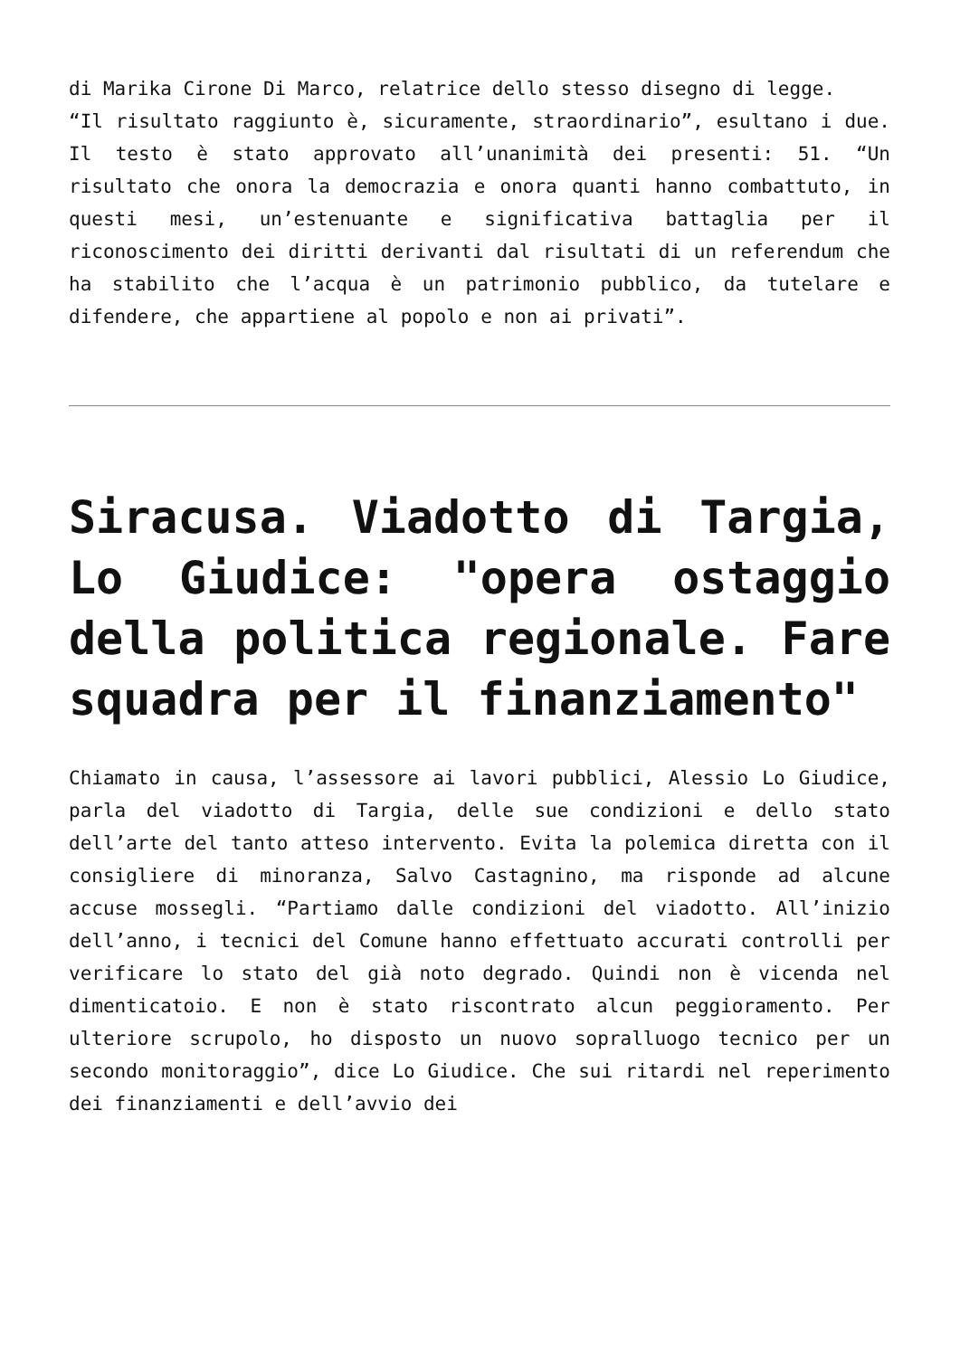di Marika Cirone Di Marco, relatrice dello stesso disegno di legge.
“Il risultato raggiunto è, sicuramente, straordinario”, esultano i due. Il testo è stato approvato all’unanimità dei presenti: 51. “Un risultato che onora la democrazia e onora quanti hanno combattuto, in questi mesi, un’estenuante e significativa battaglia per il riconoscimento dei diritti derivanti dal risultati di un referendum che ha stabilito che l’acqua è un patrimonio pubblico, da tutelare e difendere, che appartiene al popolo e non ai privati”.
Siracusa. Viadotto di Targia, Lo Giudice: "opera ostaggio della politica regionale. Fare squadra per il finanziamento"
Chiamato in causa, l’assessore ai lavori pubblici, Alessio Lo Giudice, parla del viadotto di Targia, delle sue condizioni e dello stato dell’arte del tanto atteso intervento. Evita la polemica diretta con il consigliere di minoranza, Salvo Castagnino, ma risponde ad alcune accuse mossegli. “Partiamo dalle condizioni del viadotto. All’inizio dell’anno, i tecnici del Comune hanno effettuato accurati controlli per verificare lo stato del già noto degrado. Quindi non è vicenda nel dimenticatoio. E non è stato riscontrato alcun peggioramento. Per ulteriore scrupolo, ho disposto un nuovo sopralluogo tecnico per un secondo monitoraggio”, dice Lo Giudice. Che sui ritardi nel reperimento dei finanziamenti e dell’avvio dei